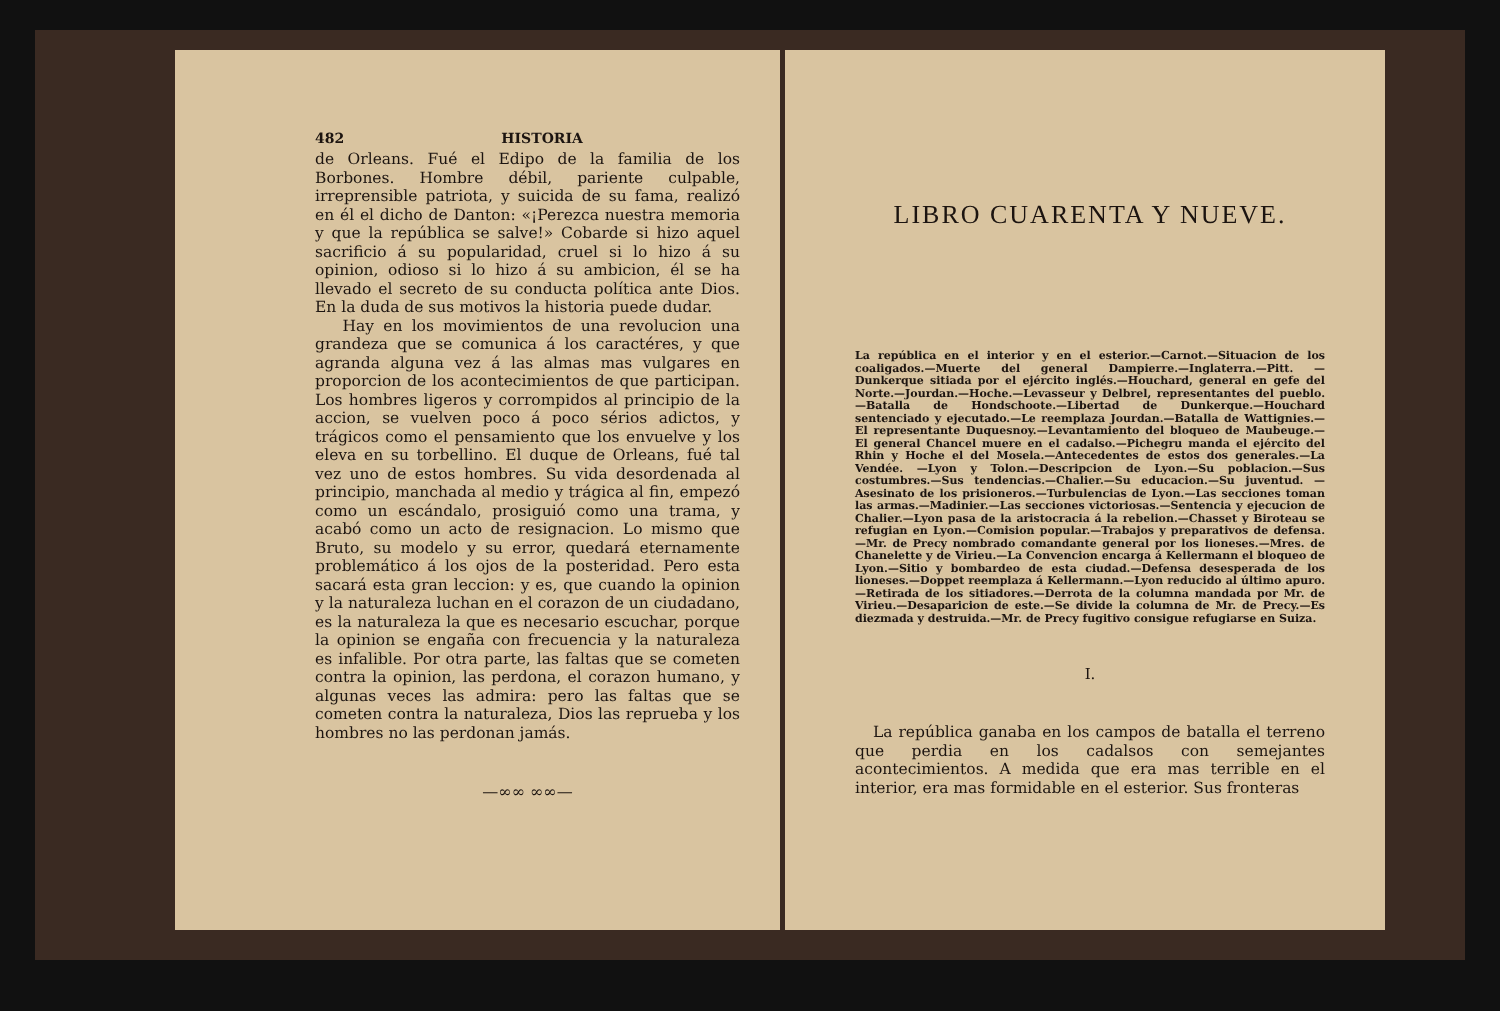482 HISTORIA
de Orleans. Fué el Edipo de la familia de los Borbones. Hombre débil, pariente culpable, irreprensible patriota, y suicida de su fama, realizó en él el dicho de Danton: «¡Perezca nuestra memoria y que la república se salve!» Cobarde si hizo aquel sacrificio á su popularidad, cruel si lo hizo á su opinion, odioso si lo hizo á su ambicion, él se ha llevado el secreto de su conducta política ante Dios. En la duda de sus motivos la historia puede dudar.
Hay en los movimientos de una revolucion una grandeza que se comunica á los caractéres, y que agranda alguna vez á las almas mas vulgares en proporcion de los acontecimientos de que participan. Los hombres ligeros y corrompidos al principio de la accion, se vuelven poco á poco sérios adictos, y trágicos como el pensamiento que los envuelve y los eleva en su torbellino. El duque de Orleans, fué tal vez uno de estos hombres. Su vida desordenada al principio, manchada al medio y trágica al fin, empezó como un escándalo, prosiguió como una trama, y acabó como un acto de resignacion. Lo mismo que Bruto, su modelo y su error, quedará eternamente problemático á los ojos de la posteridad. Pero esta sacará esta gran leccion: y es, que cuando la opinion y la naturaleza luchan en el corazon de un ciudadano, es la naturaleza la que es necesario escuchar, porque la opinion se engaña con frecuencia y la naturaleza es infalible. Por otra parte, las faltas que se cometen contra la opinion, las perdona, el corazon humano, y algunas veces las admira: pero las faltas que se cometen contra la naturaleza, Dios las reprueba y los hombres no las perdonan jamás.
—∞∞ ∞∞—
LIBRO CUARENTA Y NUEVE.
La república en el interior y en el esterior.—Carnot.—Situacion de los coaligados.—Muerte del general Dampierre.—Inglaterra.—Pitt. —Dunkerque sitiada por el ejército inglés.—Houchard, general en gefe del Norte.—Jourdan.—Hoche.—Levasseur y Delbrel, representantes del pueblo.—Batalla de Hondschoote.—Libertad de Dunkerque.—Houchard sentenciado y ejecutado.—Le reemplaza Jourdan.—Batalla de Wattignies.—El representante Duquesnoy.—Levantamiento del bloqueo de Maubeuge.—El general Chancel muere en el cadalso.—Pichegru manda el ejército del Rhin y Hoche el del Mosela.—Antecedentes de estos dos generales.—La Vendée. —Lyon y Tolon.—Descripcion de Lyon.—Su poblacion.—Sus costumbres.—Sus tendencias.—Chalier.—Su educacion.—Su juventud. —Asesinato de los prisioneros.—Turbulencias de Lyon.—Las secciones toman las armas.—Madinier.—Las secciones victoriosas.—Sentencia y ejecucion de Chalier.—Lyon pasa de la aristocracia á la rebelion.—Chasset y Biroteau se refugian en Lyon.—Comision popular.—Trabajos y preparativos de defensa.—Mr. de Precy nombrado comandante general por los lioneses.—Mres. de Chanelette y de Virieu.—La Convencion encarga á Kellermann el bloqueo de Lyon.—Sitio y bombardeo de esta ciudad.—Defensa desesperada de los lioneses.—Doppet reemplaza á Kellermann.—Lyon reducido al último apuro.—Retirada de los sitiadores.—Derrota de la columna mandada por Mr. de Virieu.—Desaparicion de este.—Se divide la columna de Mr. de Precy.—Es diezmada y destruida.—Mr. de Precy fugitivo consigue refugiarse en Suiza.
I.
La república ganaba en los campos de batalla el terreno que perdia en los cadalsos con semejantes acontecimientos. A medida que era mas terrible en el interior, era mas formidable en el esterior. Sus fronteras